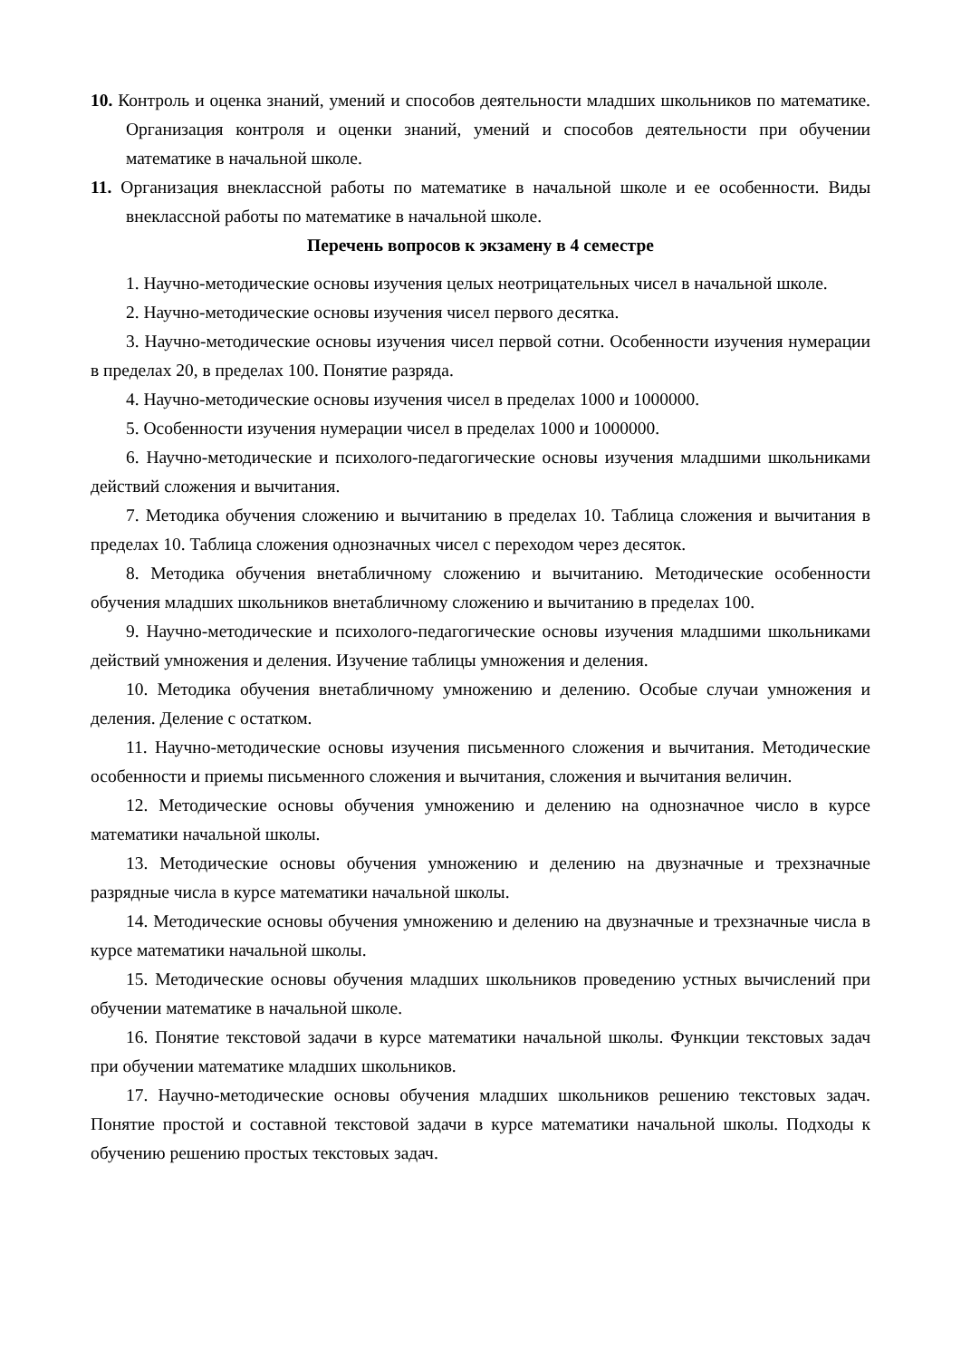10. Контроль и оценка знаний, умений и способов деятельности младших школьников по математике. Организация контроля и оценки знаний, умений и способов деятельности при обучении математике в начальной школе.
11. Организация внеклассной работы по математике в начальной школе и ее особенности. Виды внеклассной работы по математике в начальной школе.
Перечень вопросов к экзамену в 4 семестре
1. Научно-методические основы изучения целых неотрицательных чисел в начальной школе.
2. Научно-методические основы изучения чисел первого десятка.
3. Научно-методические основы изучения чисел первой сотни. Особенности изучения нумерации в пределах 20, в пределах 100. Понятие разряда.
4. Научно-методические основы изучения чисел в пределах 1000 и 1000000.
5. Особенности изучения нумерации чисел в пределах 1000 и 1000000.
6. Научно-методические и психолого-педагогические основы изучения младшими школьниками действий сложения и вычитания.
7. Методика обучения сложению и вычитанию в пределах 10. Таблица сложения и вычитания в пределах 10. Таблица сложения однозначных чисел с переходом через десяток.
8. Методика обучения внетабличному сложению и вычитанию. Методические особенности обучения младших школьников внетабличному сложению и вычитанию в пределах 100.
9. Научно-методические и психолого-педагогические основы изучения младшими школьниками действий умножения и деления. Изучение таблицы умножения и деления.
10. Методика обучения внетабличному умножению и делению. Особые случаи умножения и деления. Деление с остатком.
11. Научно-методические основы изучения письменного сложения и вычитания. Методические особенности и приемы письменного сложения и вычитания, сложения и вычитания величин.
12. Методические основы обучения умножению и делению на однозначное число в курсе математики начальной школы.
13. Методические основы обучения умножению и делению на двузначные и трехзначные разрядные числа в курсе математики начальной школы.
14. Методические основы обучения умножению и делению на двузначные и трехзначные числа в курсе математики начальной школы.
15. Методические основы обучения младших школьников проведению устных вычислений при обучении математике в начальной школе.
16. Понятие текстовой задачи в курсе математики начальной школы. Функции текстовых задач при обучении математике младших школьников.
17. Научно-методические основы обучения младших школьников решению текстовых задач. Понятие простой и составной текстовой задачи в курсе математики начальной школы. Подходы к обучению решению простых текстовых задач.